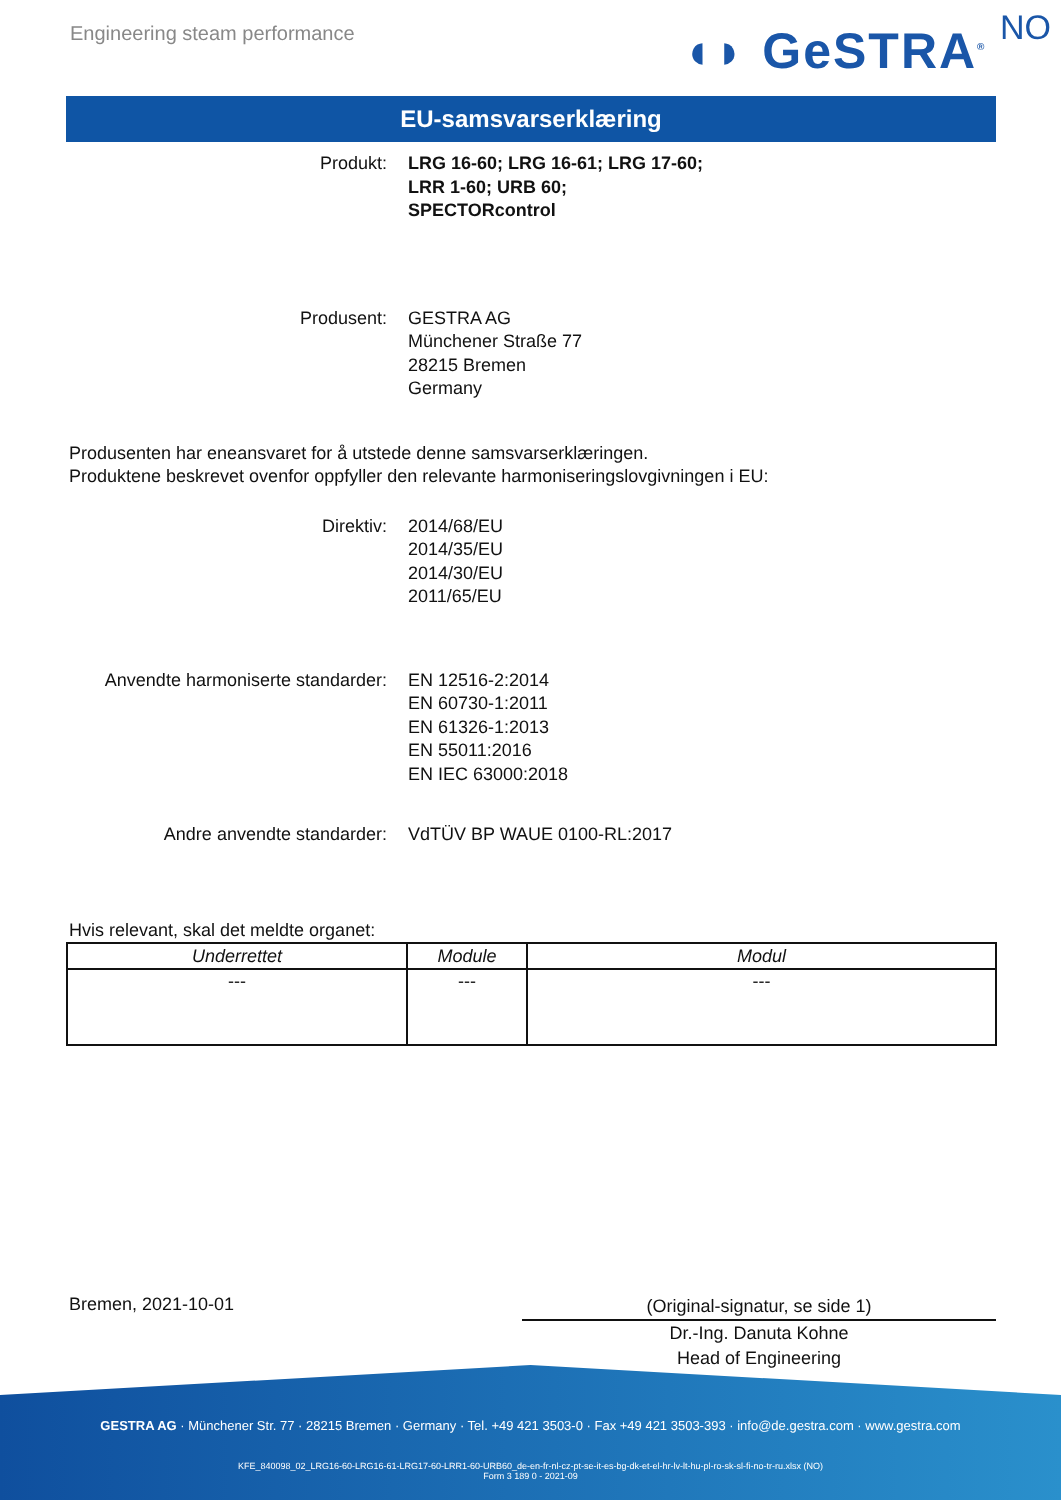Engineering steam performance ◖◗ GeSTRA<sup>®</sup> NO
EU-samsvarserklæring
Produkt: LRG 16-60; LRG 16-61; LRG 17-60;
LRR 1-60; URB 60;
SPECTORcontrol
Produsent: GESTRA AG
Münchener Straße 77
28215 Bremen
Germany
Produsenten har eneansvaret for å utstede denne samsvarserklæringen.
Produktene beskrevet ovenfor oppfyller den relevante harmoniseringslovgivningen i EU:
Direktiv: 2014/68/EU
2014/35/EU
2014/30/EU
2011/65/EU
Anvendte harmoniserte standarder: EN 12516-2:2014
EN 60730-1:2011
EN 61326-1:2013
EN 55011:2016
EN IEC 63000:2018
Andre anvendte standarder: VdTÜV BP WAUE 0100-RL:2017
Hvis relevant, skal det meldte organet:
| Underrettet | Module | Modul |
| --- | --- | --- |
| --- | --- | --- |
Bremen, 2021-10-01
(Original-signatur, se side 1)
Dr.-Ing. Danuta Kohne
Head of Engineering
GESTRA AG · Münchener Str. 77 · 28215 Bremen · Germany · Tel. +49 421 3503-0 · Fax +49 421 3503-393 · info@de.gestra.com · www.gestra.com
KFE_840098_02_LRG16-60-LRG16-61-LRG17-60-LRR1-60-URB60_de-en-fr-nl-cz-pt-se-it-es-bg-dk-et-el-hr-lv-lt-hu-pl-ro-sk-sl-fi-no-tr-ru.xlsx (NO)
Form 3 189 0 - 2021-09